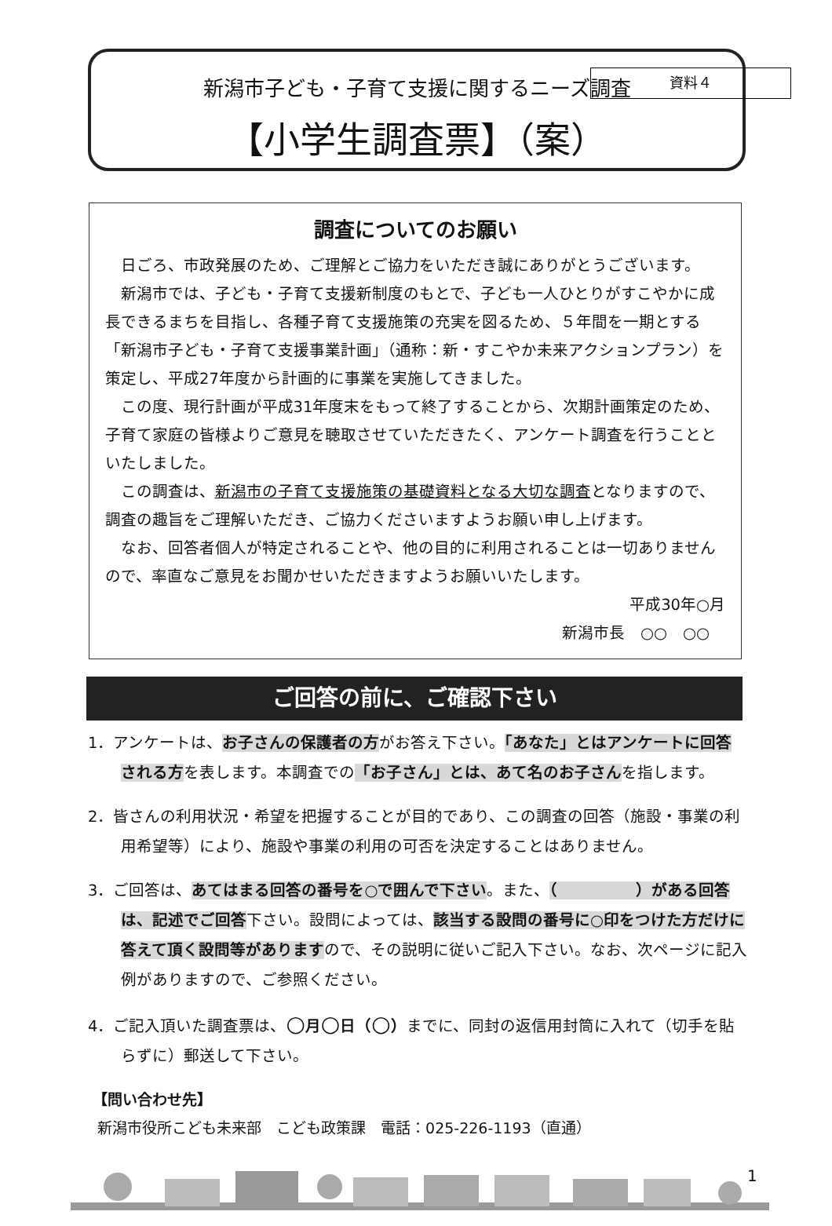資料４
新潟市子ども・子育て支援に関するニーズ調査
【小学生調査票】（案）
調査についてのお願い
日ごろ、市政発展のため、ご理解とご協力をいただき誠にありがとうございます。
新潟市では、子ども・子育て支援新制度のもとで、子ども一人ひとりがすこやかに成長できるまちを目指し、各種子育て支援施策の充実を図るため、５年間を一期とする「新潟市子ども・子育て支援事業計画」（通称：新・すこやか未来アクションプラン）を策定し、平成27年度から計画的に事業を実施してきました。
この度、現行計画が平成31年度末をもって終了することから、次期計画策定のため、子育て家庭の皆様よりご意見を聴取させていただきたく、アンケート調査を行うことといたしました。
この調査は、新潟市の子育て支援施策の基礎資料となる大切な調査となりますので、調査の趣旨をご理解いただき、ご協力くださいますようお願い申し上げます。
なお、回答者個人が特定されることや、他の目的に利用されることは一切ありませんので、率直なご意見をお聞かせいただきますようお願いいたします。
平成30年○月
新潟市長　○○　○○
ご回答の前に、ご確認下さい
1．アンケートは、お子さんの保護者の方がお答え下さい。「あなた」とはアンケートに回答される方を表します。本調査での「お子さん」とは、あて名のお子さんを指します。
2．皆さんの利用状況・希望を把握することが目的であり、この調査の回答（施設・事業の利用希望等）により、施設や事業の利用の可否を決定することはありません。
3．ご回答は、あてはまる回答の番号を○で囲んで下さい。また、（　　　　　）がある回答は、記述でご回答下さい。設問によっては、該当する設問の番号に○印をつけた方だけに答えて頂く設問等がありますので、その説明に従いご記入下さい。なお、次ページに記入例がありますので、ご参照ください。
4．ご記入頂いた調査票は、○月○日（○）までに、同封の返信用封筒に入れて（切手を貼らずに）郵送して下さい。
【問い合わせ先】
新潟市役所こども未来部　こども政策課　電話：025-226-1193（直通）
1